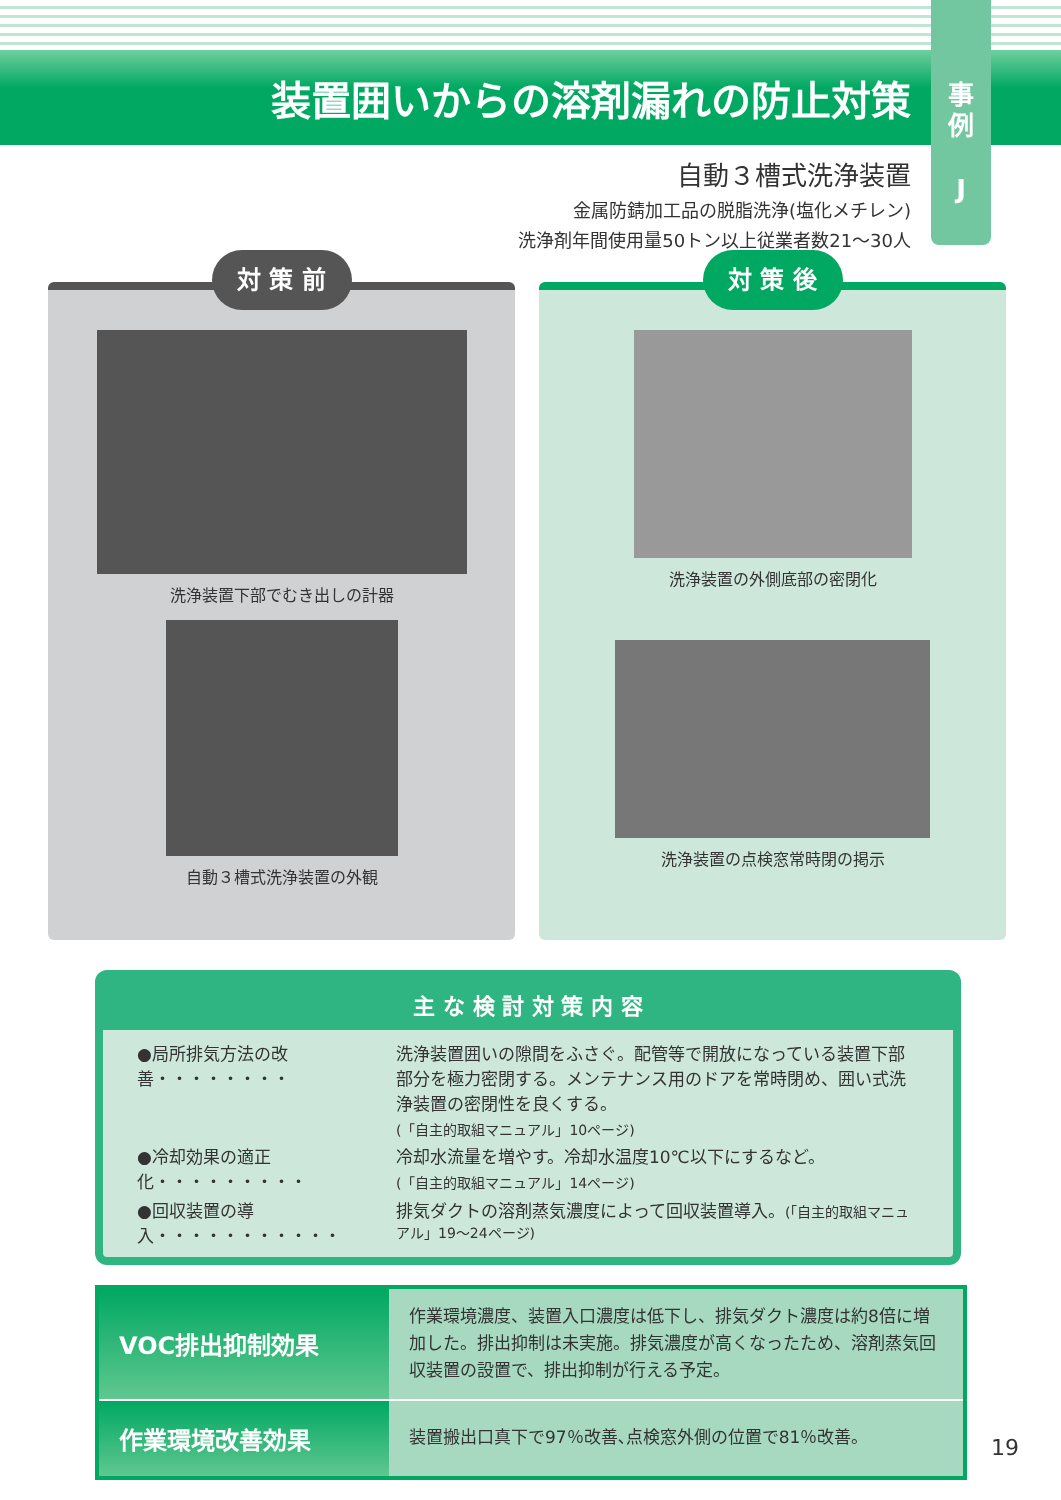装置囲いからの溶剤漏れの防止対策
事
例
J
自動３槽式洗浄装置
金属防錆加工品の脱脂洗浄(塩化メチレン)
洗浄剤年間使用量50トン以上従業者数21〜30人
対 策 前
洗浄装置下部でむき出しの計器
自動３槽式洗浄装置の外観
対 策 後
洗浄装置の外側底部の密閉化
洗浄装置の点検窓常時閉の掲示
主 な 検 討 対 策 内 容
| ●局所排気方法の改善・・・・・・・・ | 洗浄装置囲いの隙間をふさぐ。配管等で開放になっている装置下部部分を極力密閉する。メンテナンス用のドアを常時閉め、囲い式洗浄装置の密閉性を良くする。 (「自主的取組マニュアル」10ページ) |
| ●冷却効果の適正化・・・・・・・・・ | 冷却水流量を増やす。冷却水温度10℃以下にするなど。 (「自主的取組マニュアル」14ページ) |
| ●回収装置の導入・・・・・・・・・・・ | 排気ダクトの溶剤蒸気濃度によって回収装置導入。 (「自主的取組マニュアル」19〜24ページ) |
| VOC排出抑制効果 | 作業環境濃度、装置入口濃度は低下し、排気ダクト濃度は約8倍に増加した。排出抑制は未実施。排気濃度が高くなったため、溶剤蒸気回収装置の設置で、排出抑制が行える予定。 |
| 作業環境改善効果 | 装置搬出口真下で97％改善､点検窓外側の位置で81％改善。 |
19